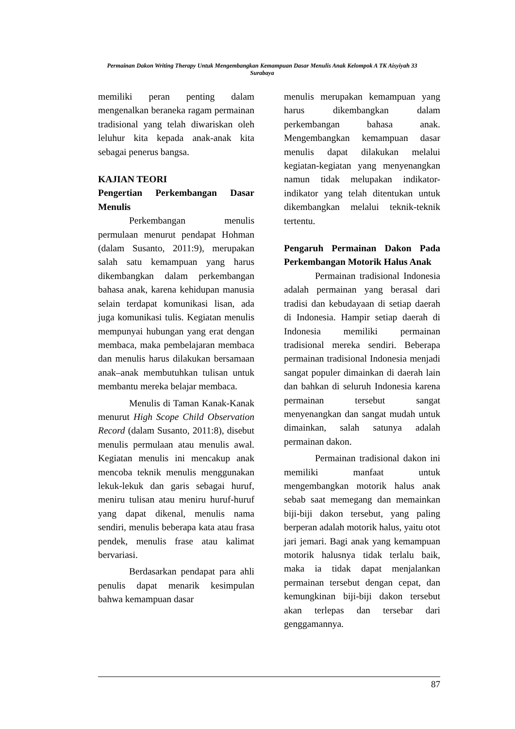Permainan Dakon Writing Therapy Untuk Mengembangkan Kemampuan Dasar Menulis Anak Kelompok A TK Aisyiyah 33 Surabaya
memiliki peran penting dalam mengenalkan beraneka ragam permainan tradisional yang telah diwariskan oleh leluhur kita kepada anak-anak kita sebagai penerus bangsa.
KAJIAN TEORI
Pengertian Perkembangan Dasar Menulis
Perkembangan menulis permulaan menurut pendapat Hohman (dalam Susanto, 2011:9), merupakan salah satu kemampuan yang harus dikembangkan dalam perkembangan bahasa anak, karena kehidupan manusia selain terdapat komunikasi lisan, ada juga komunikasi tulis. Kegiatan menulis mempunyai hubungan yang erat dengan membaca, maka pembelajaran membaca dan menulis harus dilakukan bersamaan anak–anak membutuhkan tulisan untuk membantu mereka belajar membaca.
Menulis di Taman Kanak-Kanak menurut High Scope Child Observation Record (dalam Susanto, 2011:8), disebut menulis permulaan atau menulis awal. Kegiatan menulis ini mencakup anak mencoba teknik menulis menggunakan lekuk-lekuk dan garis sebagai huruf, meniru tulisan atau meniru huruf-huruf yang dapat dikenal, menulis nama sendiri, menulis beberapa kata atau frasa pendek, menulis frase atau kalimat bervariasi.
Berdasarkan pendapat para ahli penulis dapat menarik kesimpulan bahwa kemampuan dasar
menulis merupakan kemampuan yang harus dikembangkan dalam perkembangan bahasa anak. Mengembangkan kemampuan dasar menulis dapat dilakukan melalui kegiatan-kegiatan yang menyenangkan namun tidak melupakan indikator-indikator yang telah ditentukan untuk dikembangkan melalui teknik-teknik tertentu.
Pengaruh Permainan Dakon Pada Perkembangan Motorik Halus Anak
Permainan tradisional Indonesia adalah permainan yang berasal dari tradisi dan kebudayaan di setiap daerah di Indonesia. Hampir setiap daerah di Indonesia memiliki permainan tradisional mereka sendiri. Beberapa permainan tradisional Indonesia menjadi sangat populer dimainkan di daerah lain dan bahkan di seluruh Indonesia karena permainan tersebut sangat menyenangkan dan sangat mudah untuk dimainkan, salah satunya adalah permainan dakon.
Permainan tradisional dakon ini memiliki manfaat untuk mengembangkan motorik halus anak sebab saat memegang dan memainkan biji-biji dakon tersebut, yang paling berperan adalah motorik halus, yaitu otot jari jemari. Bagi anak yang kemampuan motorik halusnya tidak terlalu baik, maka ia tidak dapat menjalankan permainan tersebut dengan cepat, dan kemungkinan biji-biji dakon tersebut akan terlepas dan tersebar dari genggamannya.
87